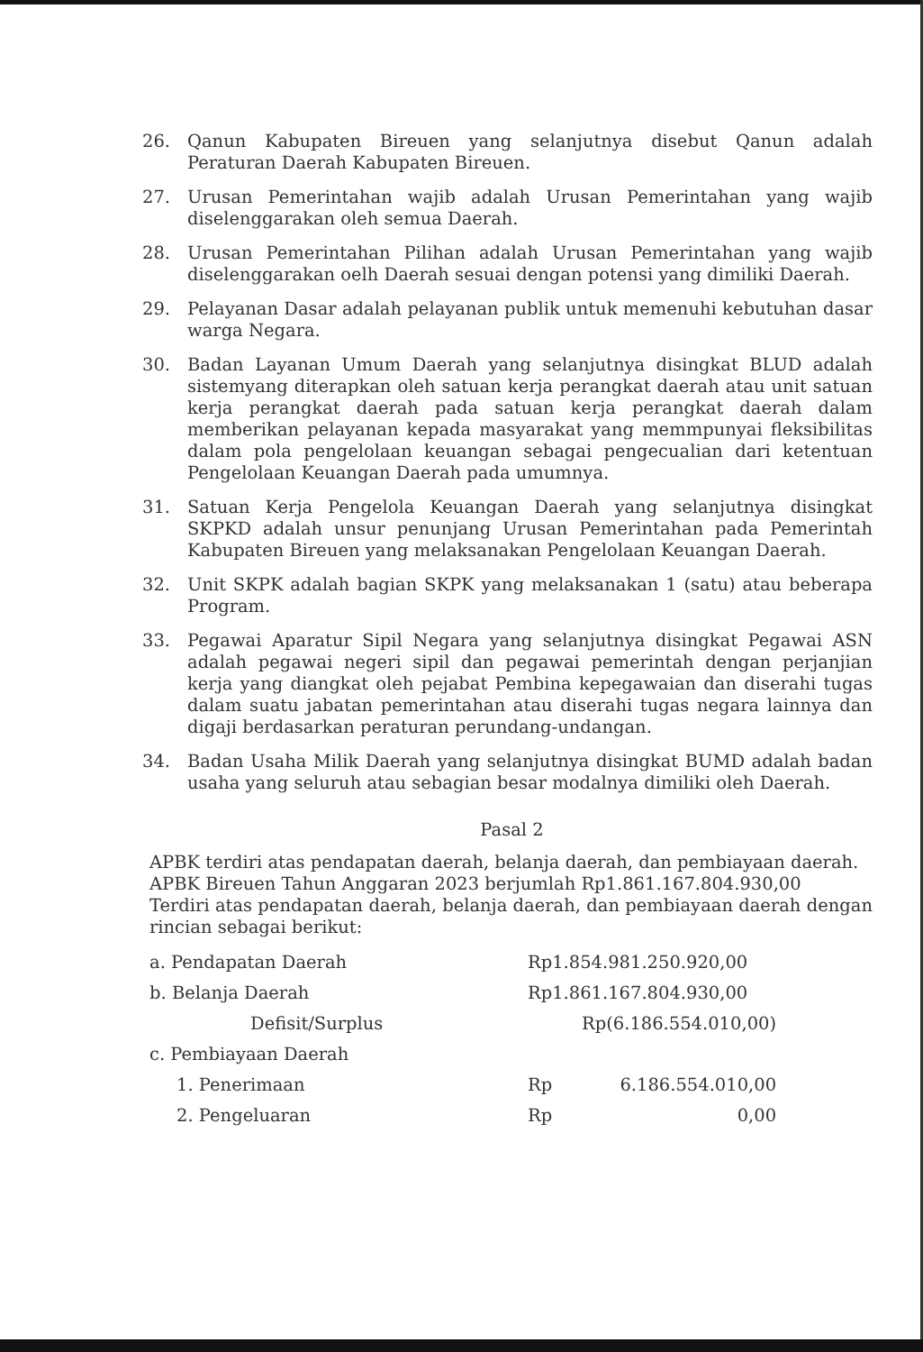26. Qanun Kabupaten Bireuen yang selanjutnya disebut Qanun adalah Peraturan Daerah Kabupaten Bireuen.
27. Urusan Pemerintahan wajib adalah Urusan Pemerintahan yang wajib diselenggarakan oleh semua Daerah.
28. Urusan Pemerintahan Pilihan adalah Urusan Pemerintahan yang wajib diselenggarakan oelh Daerah sesuai dengan potensi yang dimiliki Daerah.
29. Pelayanan Dasar adalah pelayanan publik untuk memenuhi kebutuhan dasar warga Negara.
30. Badan Layanan Umum Daerah yang selanjutnya disingkat BLUD adalah sistemyang diterapkan oleh satuan kerja perangkat daerah atau unit satuan kerja perangkat daerah pada satuan kerja perangkat daerah dalam memberikan pelayanan kepada masyarakat yang memmpunyai fleksibilitas dalam pola pengelolaan keuangan sebagai pengecualian dari ketentuan Pengelolaan Keuangan Daerah pada umumnya.
31. Satuan Kerja Pengelola Keuangan Daerah yang selanjutnya disingkat SKPKD adalah unsur penunjang Urusan Pemerintahan pada Pemerintah Kabupaten Bireuen yang melaksanakan Pengelolaan Keuangan Daerah.
32. Unit SKPK adalah bagian SKPK yang melaksanakan 1 (satu) atau beberapa Program.
33. Pegawai Aparatur Sipil Negara yang selanjutnya disingkat Pegawai ASN adalah pegawai negeri sipil dan pegawai pemerintah dengan perjanjian kerja yang diangkat oleh pejabat Pembina kepegawaian dan diserahi tugas dalam suatu jabatan pemerintahan atau diserahi tugas negara lainnya dan digaji berdasarkan peraturan perundang-undangan.
34. Badan Usaha Milik Daerah yang selanjutnya disingkat BUMD adalah badan usaha yang seluruh atau sebagian besar modalnya dimiliki oleh Daerah.
Pasal 2
APBK terdiri atas pendapatan daerah, belanja daerah, dan pembiayaan daerah.
APBK Bireuen Tahun Anggaran 2023 berjumlah Rp1.861.167.804.930,00
Terdiri atas pendapatan daerah, belanja daerah, dan pembiayaan daerah dengan rincian sebagai berikut:
| a. Pendapatan Daerah | Rp1.854.981.250.920,00 | |
| b. Belanja Daerah | Rp1.861.167.804.930,00 | |
| Defisit/Surplus | Rp(6.186.554.010,00) | |
| c. Pembiayaan Daerah | | |
| 1. Penerimaan | Rp | 6.186.554.010,00 |
| 2. Pengeluaran | Rp | 0,00 |